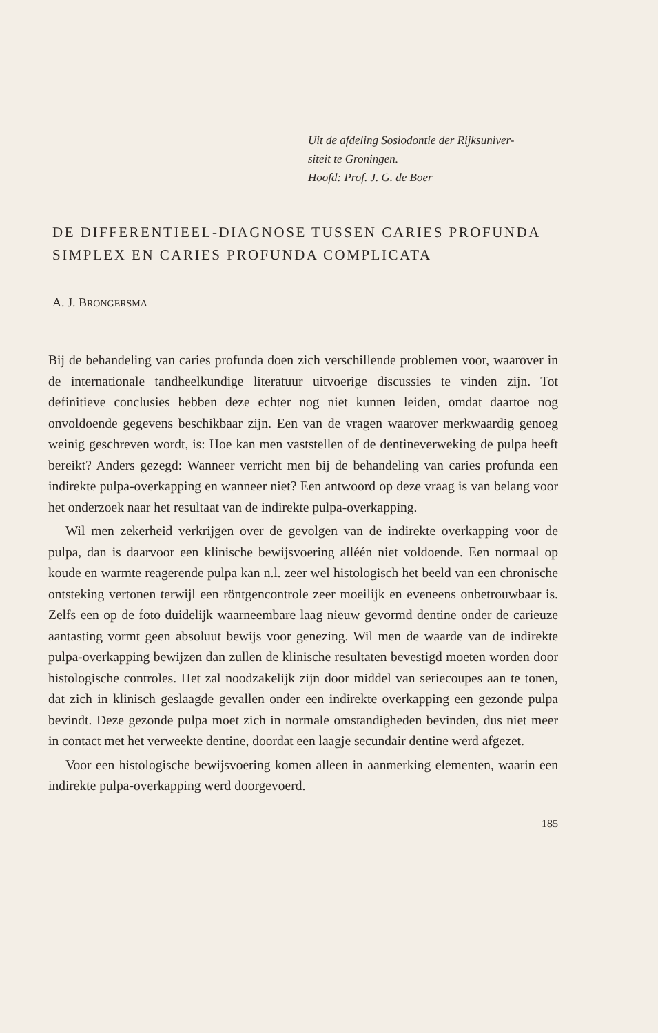Uit de afdeling Sosiodontie der Rijksuniver-
siteit te Groningen.
Hoofd: Prof. J. G. de Boer
DE DIFFERENTIEEL-DIAGNOSE TUSSEN CARIES PROFUNDA SIMPLEX EN CARIES PROFUNDA COMPLICATA
A. J. BRONGERSMA
Bij de behandeling van caries profunda doen zich verschillende problemen voor, waarover in de internationale tandheelkundige literatuur uitvoerige discussies te vinden zijn. Tot definitieve conclusies hebben deze echter nog niet kunnen leiden, omdat daartoe nog onvoldoende gegevens beschikbaar zijn. Een van de vragen waarover merkwaardig genoeg weinig geschreven wordt, is: Hoe kan men vaststellen of de dentineverweking de pulpa heeft bereikt? Anders gezegd: Wanneer verricht men bij de behandeling van caries profunda een indirekte pulpa-overkapping en wanneer niet? Een antwoord op deze vraag is van belang voor het onderzoek naar het resultaat van de indirekte pulpa-overkapping.
Wil men zekerheid verkrijgen over de gevolgen van de indirekte overkapping voor de pulpa, dan is daarvoor een klinische bewijsvoering alléén niet voldoende. Een normaal op koude en warmte reagerende pulpa kan n.l. zeer wel histologisch het beeld van een chronische ontsteking vertonen terwijl een röntgencontrole zeer moeilijk en eveneens onbetrouwbaar is. Zelfs een op de foto duidelijk waarneembare laag nieuw gevormd dentine onder de carieuze aantasting vormt geen absoluut bewijs voor genezing. Wil men de waarde van de indirekte pulpa-overkapping bewijzen dan zullen de klinische resultaten bevestigd moeten worden door histologische controles. Het zal noodzakelijk zijn door middel van seriecoupes aan te tonen, dat zich in klinisch geslaagde gevallen onder een indirekte overkapping een gezonde pulpa bevindt. Deze gezonde pulpa moet zich in normale omstandigheden bevinden, dus niet meer in contact met het verweekte dentine, doordat een laagje secundair dentine werd afgezet.
Voor een histologische bewijsvoering komen alleen in aanmerking elementen, waarin een indirekte pulpa-overkapping werd doorgevoerd.
185